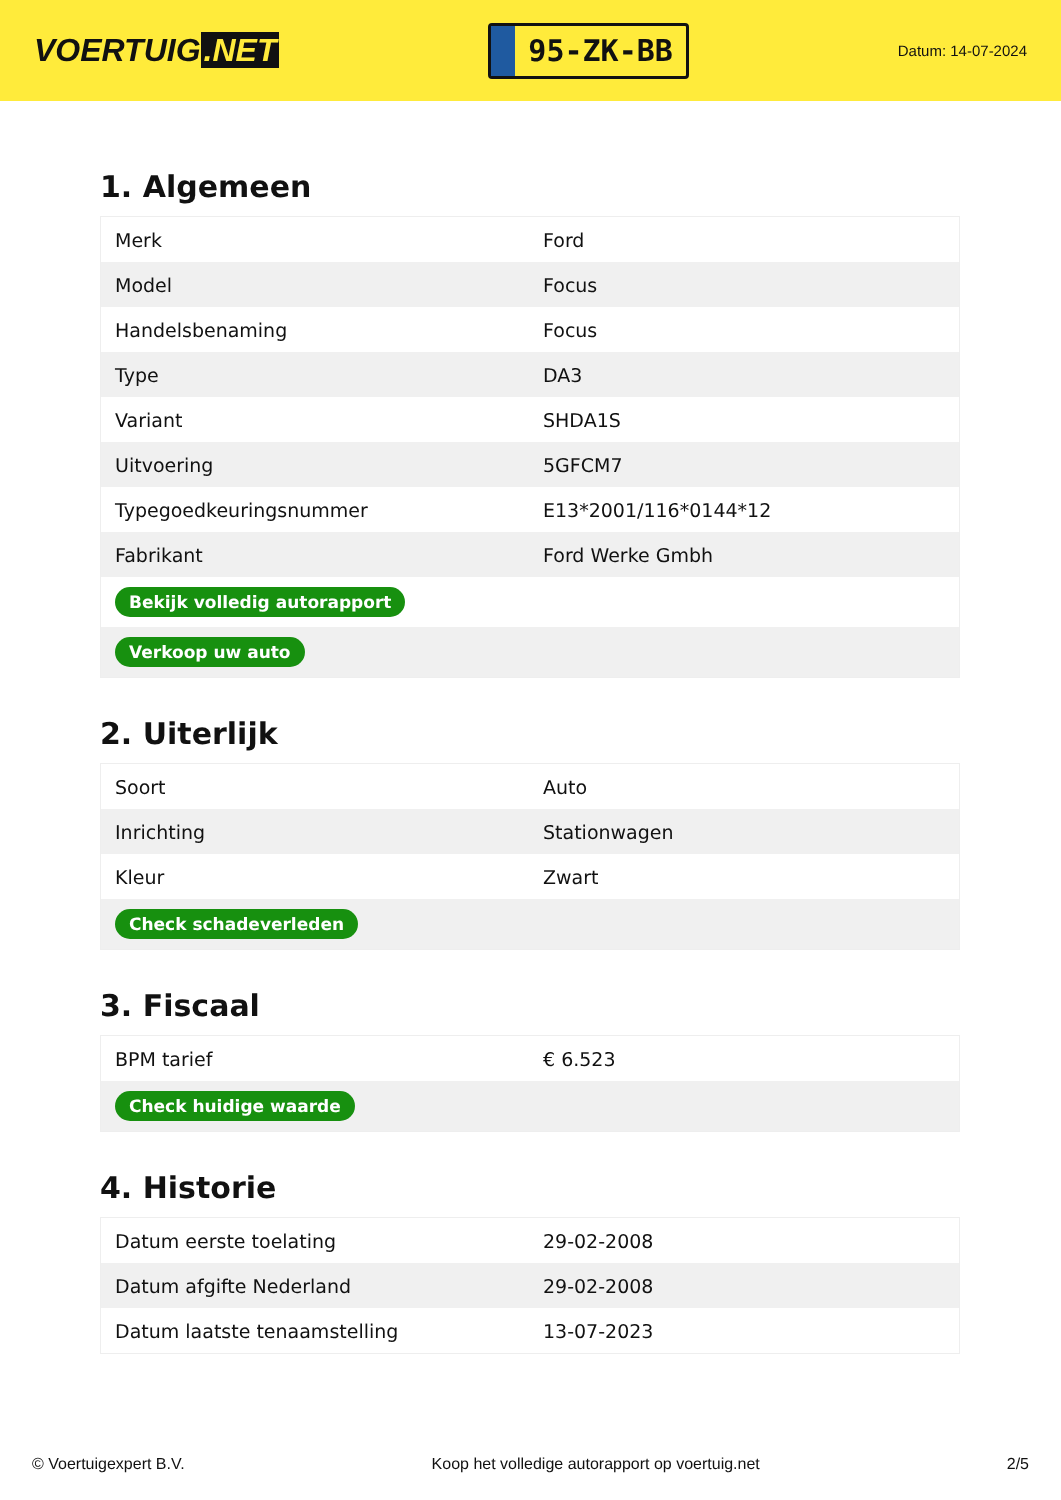VOERTUIG.NET
95-ZK-BB
Datum: 14-07-2024
1. Algemeen
| Merk | Ford |
| Model | Focus |
| Handelsbenaming | Focus |
| Type | DA3 |
| Variant | SHDA1S |
| Uitvoering | 5GFCM7 |
| Typegoedkeuringsnummer | E13*2001/116*0144*12 |
| Fabrikant | Ford Werke Gmbh |
| Bekijk volledig autorapport | |
| Verkoop uw auto | |
2. Uiterlijk
| Soort | Auto |
| Inrichting | Stationwagen |
| Kleur | Zwart |
| Check schadeverleden | |
3. Fiscaal
| BPM tarief | € 6.523 |
| Check huidige waarde | |
4. Historie
| Datum eerste toelating | 29-02-2008 |
| Datum afgifte Nederland | 29-02-2008 |
| Datum laatste tenaamstelling | 13-07-2023 |
© Voertuigexpert B.V. Koop het volledige autorapport op voertuig.net 2/5